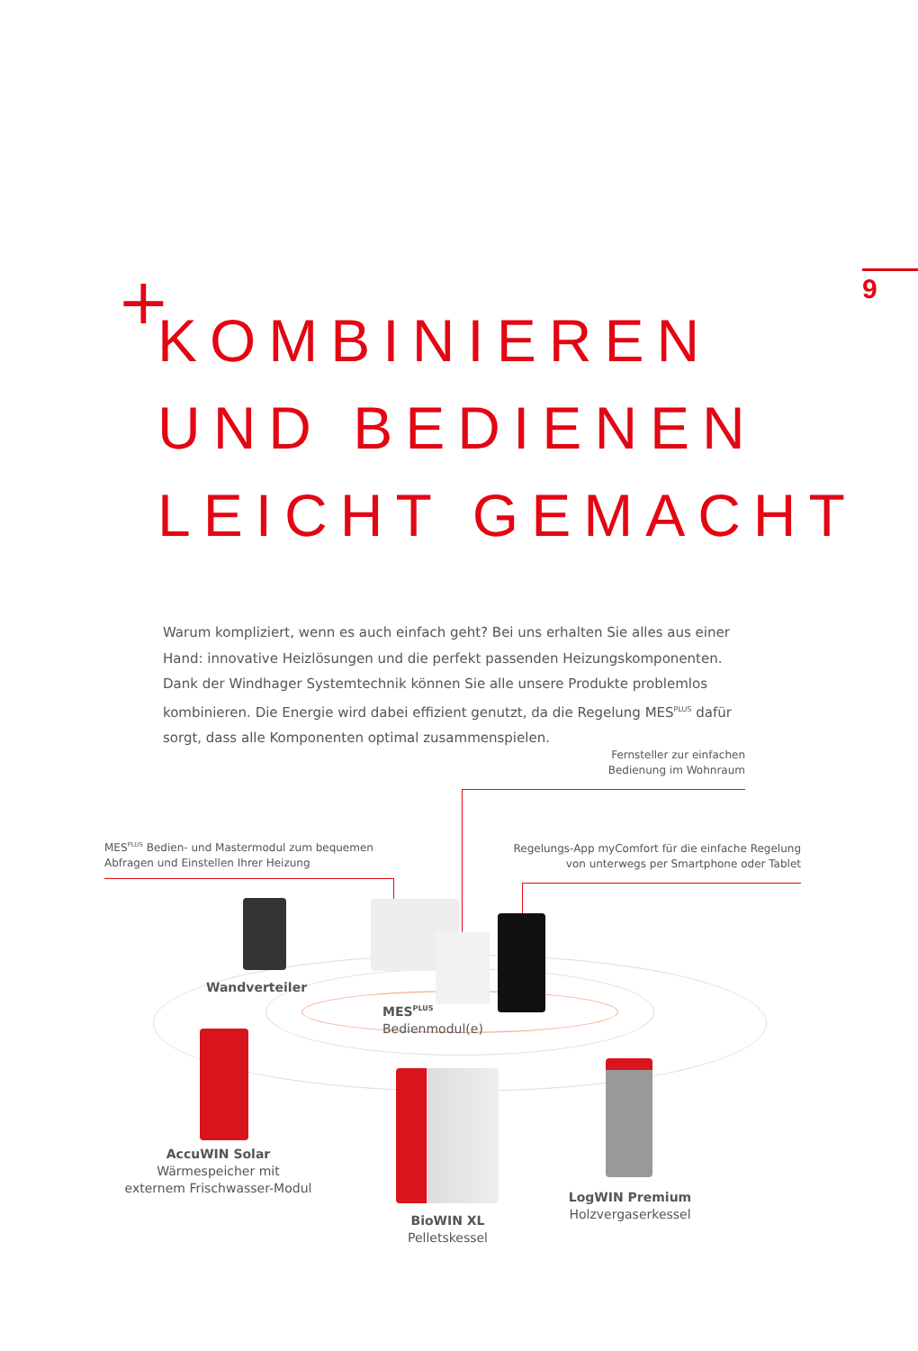9
+
KOMBINIEREN
UND BEDIENEN
LEICHT GEMACHT
Warum kompliziert, wenn es auch einfach geht? Bei uns erhalten Sie alles aus einer Hand: innovative Heizlösungen und die perfekt passenden Heizungskomponenten. Dank der Wind­hager Systemtechnik können Sie alle unsere Produkte problemlos kombinieren. Die Energie wird dabei effizient genutzt, da die Regelung MES<sup>PLUS</sup> dafür sorgt, dass alle Komponenten optimal zusammenspielen.
Fernsteller zur einfachen Bedienung im Wohnraum
MES<sup>PLUS</sup> Bedien- und Mastermodul zum bequemen Abfragen und Einstellen Ihrer Heizung
Regelungs-App myComfort für die einfache Regelung von unterwegs per Smartphone oder Tablet
Wandverteiler
MES<sup>PLUS</sup>
Bedienmodul(e)
AccuWIN Solar
Wärmespeicher mit
externem Frischwasser-Modul
BioWIN XL
Pelletskessel
LogWIN Premium
Holzvergaserkessel